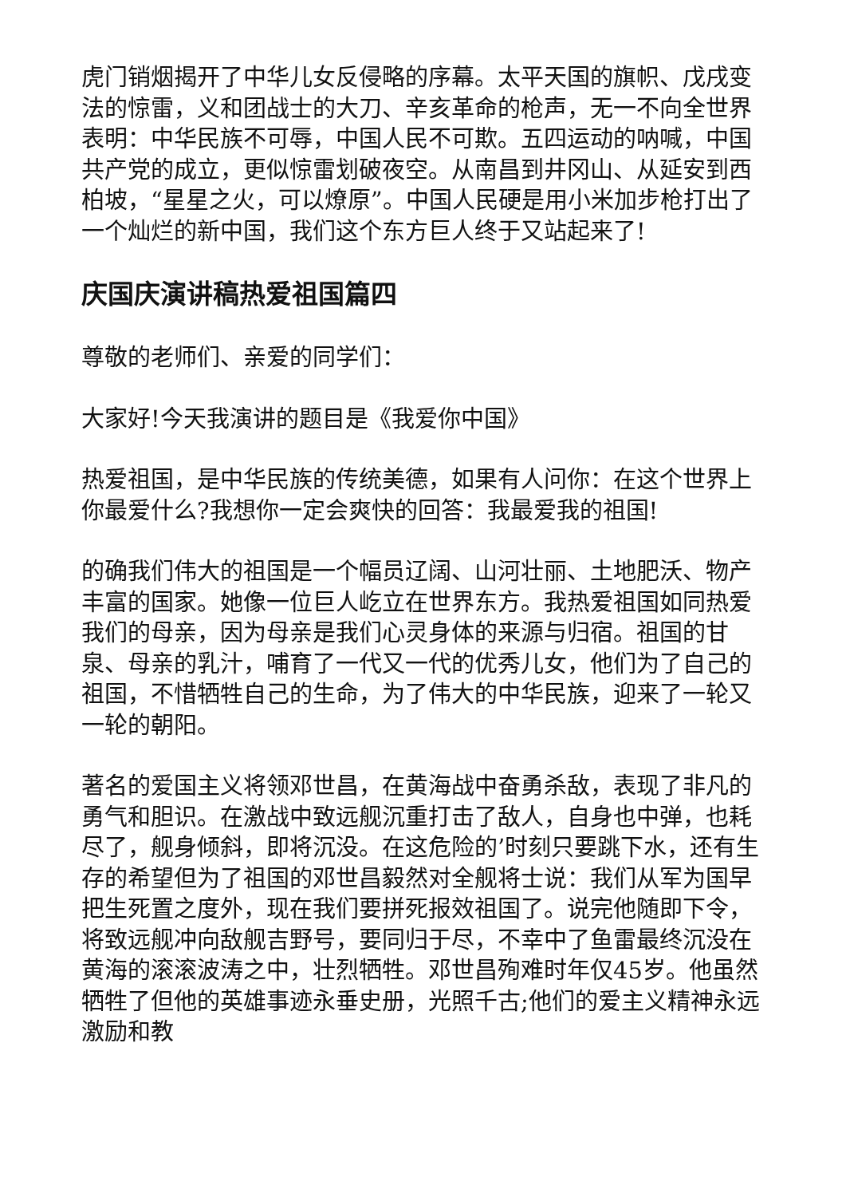虎门销烟揭开了中华儿女反侵略的序幕。太平天国的旗帜、戊戌变法的惊雷，义和团战士的大刀、辛亥革命的枪声，无一不向全世界表明：中华民族不可辱，中国人民不可欺。五四运动的呐喊，中国共产党的成立，更似惊雷划破夜空。从南昌到井冈山、从延安到西柏坡，“星星之火，可以燎原”。中国人民硬是用小米加步枪打出了一个灿烂的新中国，我们这个东方巨人终于又站起来了!
庆国庆演讲稿热爱祖国篇四
尊敬的老师们、亲爱的同学们：
大家好!今天我演讲的题目是《我爱你中国》
热爱祖国，是中华民族的传统美德，如果有人问你：在这个世界上你最爱什么?我想你一定会爽快的回答：我最爱我的祖国!
的确我们伟大的祖国是一个幅员辽阔、山河壮丽、土地肥沃、物产丰富的国家。她像一位巨人屹立在世界东方。我热爱祖国如同热爱我们的母亲，因为母亲是我们心灵身体的来源与归宿。祖国的甘泉、母亲的乳汁，哺育了一代又一代的优秀儿女，他们为了自己的祖国，不惜牺牲自己的生命，为了伟大的中华民族，迎来了一轮又一轮的朝阳。
著名的爱国主义将领邓世昌，在黄海战中奋勇杀敌，表现了非凡的勇气和胆识。在激战中致远舰沉重打击了敌人，自身也中弹，也耗尽了，舰身倾斜，即将沉没。在这危险的’时刻只要跳下水，还有生存的希望但为了祖国的邓世昌毅然对全舰将士说：我们从军为国早把生死置之度外，现在我们要拼死报效祖国了。说完他随即下令，将致远舰冲向敌舰吉野号，要同归于尽，不幸中了鱼雷最终沉没在黄海的滚滚波涛之中，壮烈牺牲。邓世昌殉难时年仅45岁。他虽然牺牲了但他的英雄事迹永垂史册，光照千古;他们的爱主义精神永远激励和教